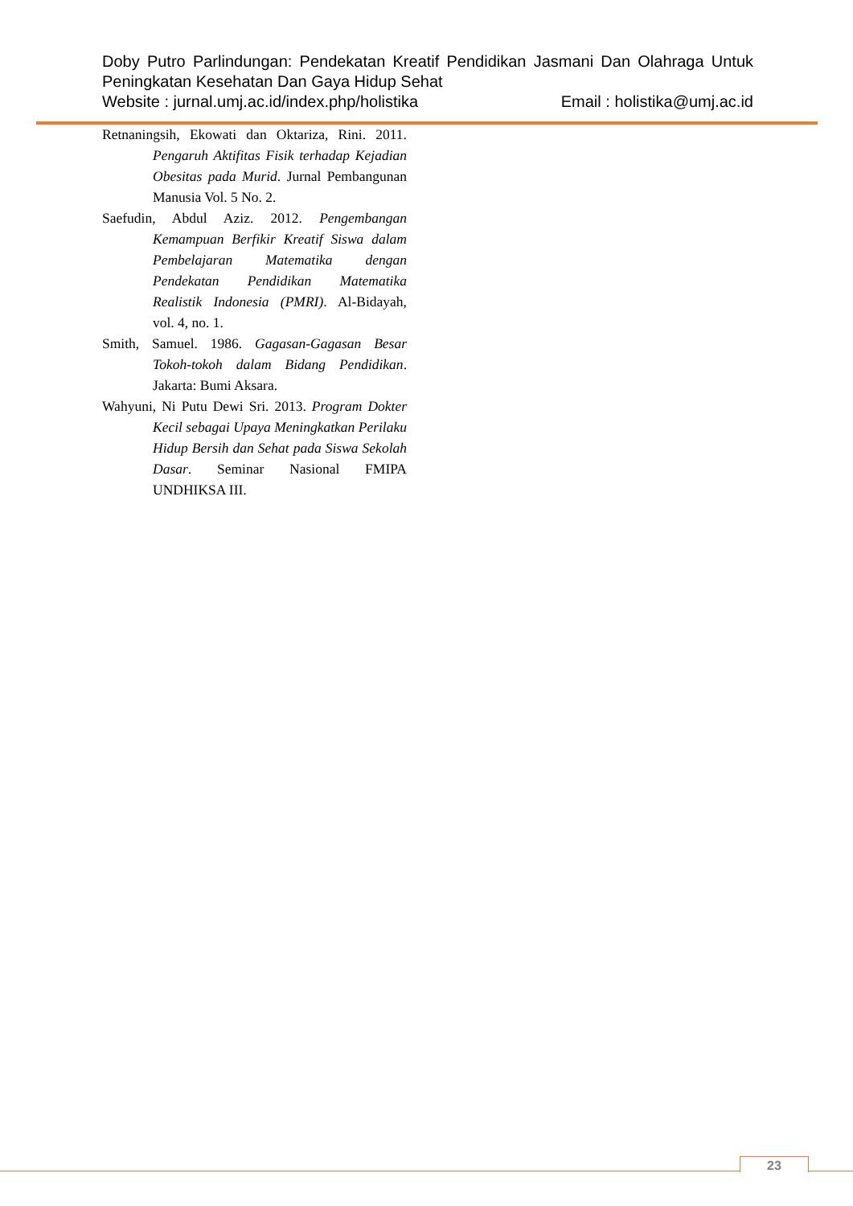Doby Putro Parlindungan: Pendekatan Kreatif Pendidikan Jasmani Dan Olahraga Untuk Peningkatan Kesehatan Dan Gaya Hidup Sehat
Website : jurnal.umj.ac.id/index.php/holistika Email : holistika@umj.ac.id
Retnaningsih, Ekowati dan Oktariza, Rini. 2011. Pengaruh Aktifitas Fisik terhadap Kejadian Obesitas pada Murid. Jurnal Pembangunan Manusia Vol. 5 No. 2.
Saefudin, Abdul Aziz. 2012. Pengembangan Kemampuan Berfikir Kreatif Siswa dalam Pembelajaran Matematika dengan Pendekatan Pendidikan Matematika Realistik Indonesia (PMRI). Al-Bidayah, vol. 4, no. 1.
Smith, Samuel. 1986. Gagasan-Gagasan Besar Tokoh-tokoh dalam Bidang Pendidikan. Jakarta: Bumi Aksara.
Wahyuni, Ni Putu Dewi Sri. 2013. Program Dokter Kecil sebagai Upaya Meningkatkan Perilaku Hidup Bersih dan Sehat pada Siswa Sekolah Dasar. Seminar Nasional FMIPA UNDHIKSA III.
23